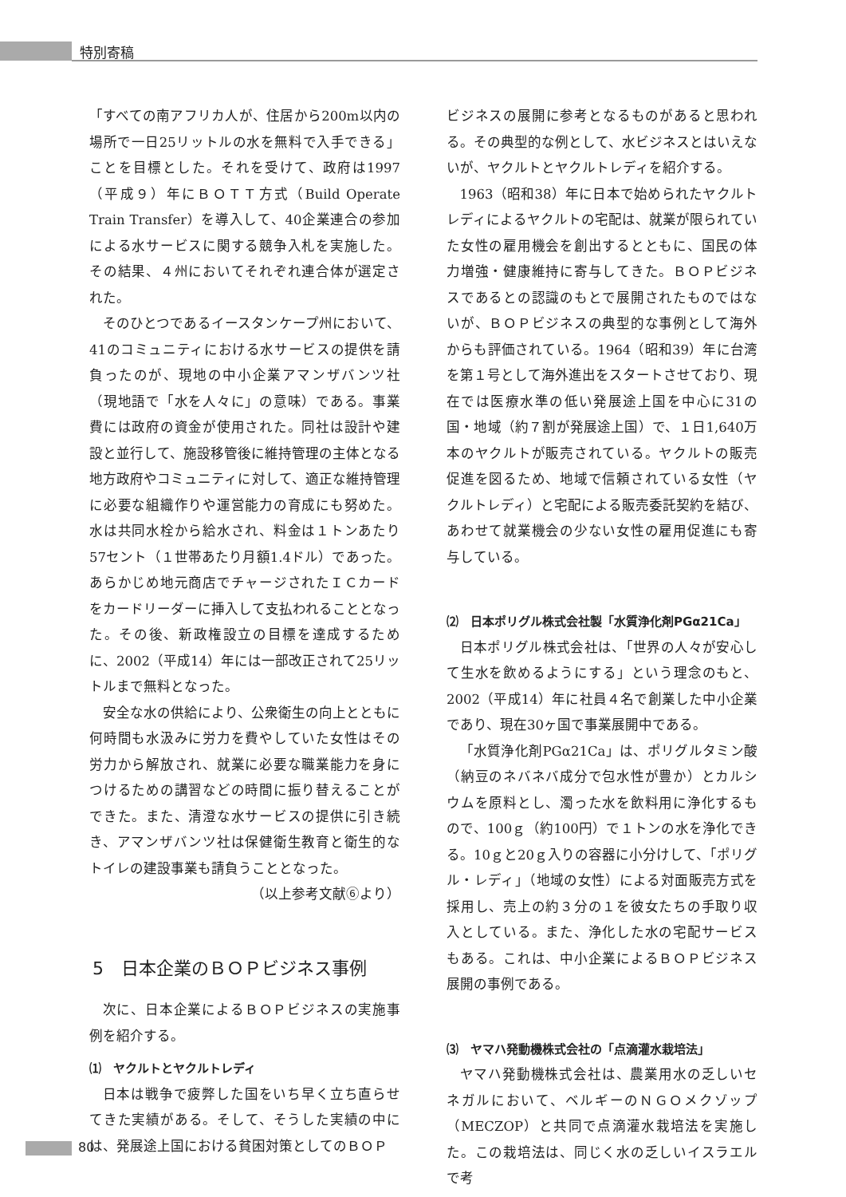特別寄稿
「すべての南アフリカ人が、住居から200m以内の場所で一日25リットルの水を無料で入手できる」ことを目標とした。それを受けて、政府は1997（平成９）年にＢＯＴＴ方式（Build Operate Train Transfer）を導入して、40企業連合の参加による水サービスに関する競争入札を実施した。その結果、４州においてそれぞれ連合体が選定された。
そのひとつであるイースタンケープ州において、41のコミュニティにおける水サービスの提供を請負ったのが、現地の中小企業アマンザバンツ社（現地語で「水を人々に」の意味）である。事業費には政府の資金が使用された。同社は設計や建設と並行して、施設移管後に維持管理の主体となる地方政府やコミュニティに対して、適正な維持管理に必要な組織作りや運営能力の育成にも努めた。水は共同水栓から給水され、料金は１トンあたり57セント（１世帯あたり月額1.4ドル）であった。あらかじめ地元商店でチャージされたＩＣカードをカードリーダーに挿入して支払われることとなった。その後、新政権設立の目標を達成するために、2002（平成14）年には一部改正されて25リットルまで無料となった。
安全な水の供給により、公衆衛生の向上とともに何時間も水汲みに労力を費やしていた女性はその労力から解放され、就業に必要な職業能力を身につけるための講習などの時間に振り替えることができた。また、清澄な水サービスの提供に引き続き、アマンザバンツ社は保健衛生教育と衛生的なトイレの建設事業も請負うこととなった。
（以上参考文献⑥より）
5　日本企業のＢＯＰビジネス事例
次に、日本企業によるＢＯＰビジネスの実施事例を紹介する。
⑴　ヤクルトとヤクルトレディ
日本は戦争で疲弊した国をいち早く立ち直らせてきた実績がある。そして、そうした実績の中には、発展途上国における貧困対策としてのＢＯＰ
ビジネスの展開に参考となるものがあると思われる。その典型的な例として、水ビジネスとはいえないが、ヤクルトとヤクルトレディを紹介する。
1963（昭和38）年に日本で始められたヤクルトレディによるヤクルトの宅配は、就業が限られていた女性の雇用機会を創出するとともに、国民の体力増強・健康維持に寄与してきた。ＢＯＰビジネスであるとの認識のもとで展開されたものではないが、ＢＯＰビジネスの典型的な事例として海外からも評価されている。1964（昭和39）年に台湾を第１号として海外進出をスタートさせており、現在では医療水準の低い発展途上国を中心に31の国・地域（約７割が発展途上国）で、１日1,640万本のヤクルトが販売されている。ヤクルトの販売促進を図るため、地域で信頼されている女性（ヤクルトレディ）と宅配による販売委託契約を結び、あわせて就業機会の少ない女性の雇用促進にも寄与している。
⑵　日本ポリグル株式会社製「水質浄化剤PGα21Ca」
日本ポリグル株式会社は、「世界の人々が安心して生水を飲めるようにする」という理念のもと、2002（平成14）年に社員４名で創業した中小企業であり、現在30ヶ国で事業展開中である。
「水質浄化剤PGα21Ca」は、ポリグルタミン酸（納豆のネバネバ成分で包水性が豊か）とカルシウムを原料とし、濁った水を飲料用に浄化するもので、100ｇ（約100円）で１トンの水を浄化できる。10ｇと20ｇ入りの容器に小分けして、「ポリグル・レディ」（地域の女性）による対面販売方式を採用し、売上の約３分の１を彼女たちの手取り収入としている。また、浄化した水の宅配サービスもある。これは、中小企業によるＢＯＰビジネス展開の事例である。
⑶　ヤマハ発動機株式会社の「点滴灌水栽培法」
ヤマハ発動機株式会社は、農業用水の乏しいセネガルにおいて、ベルギーのＮＧＯメクゾップ（MECZOP）と共同で点滴灌水栽培法を実施した。この栽培法は、同じく水の乏しいイスラエルで考
80